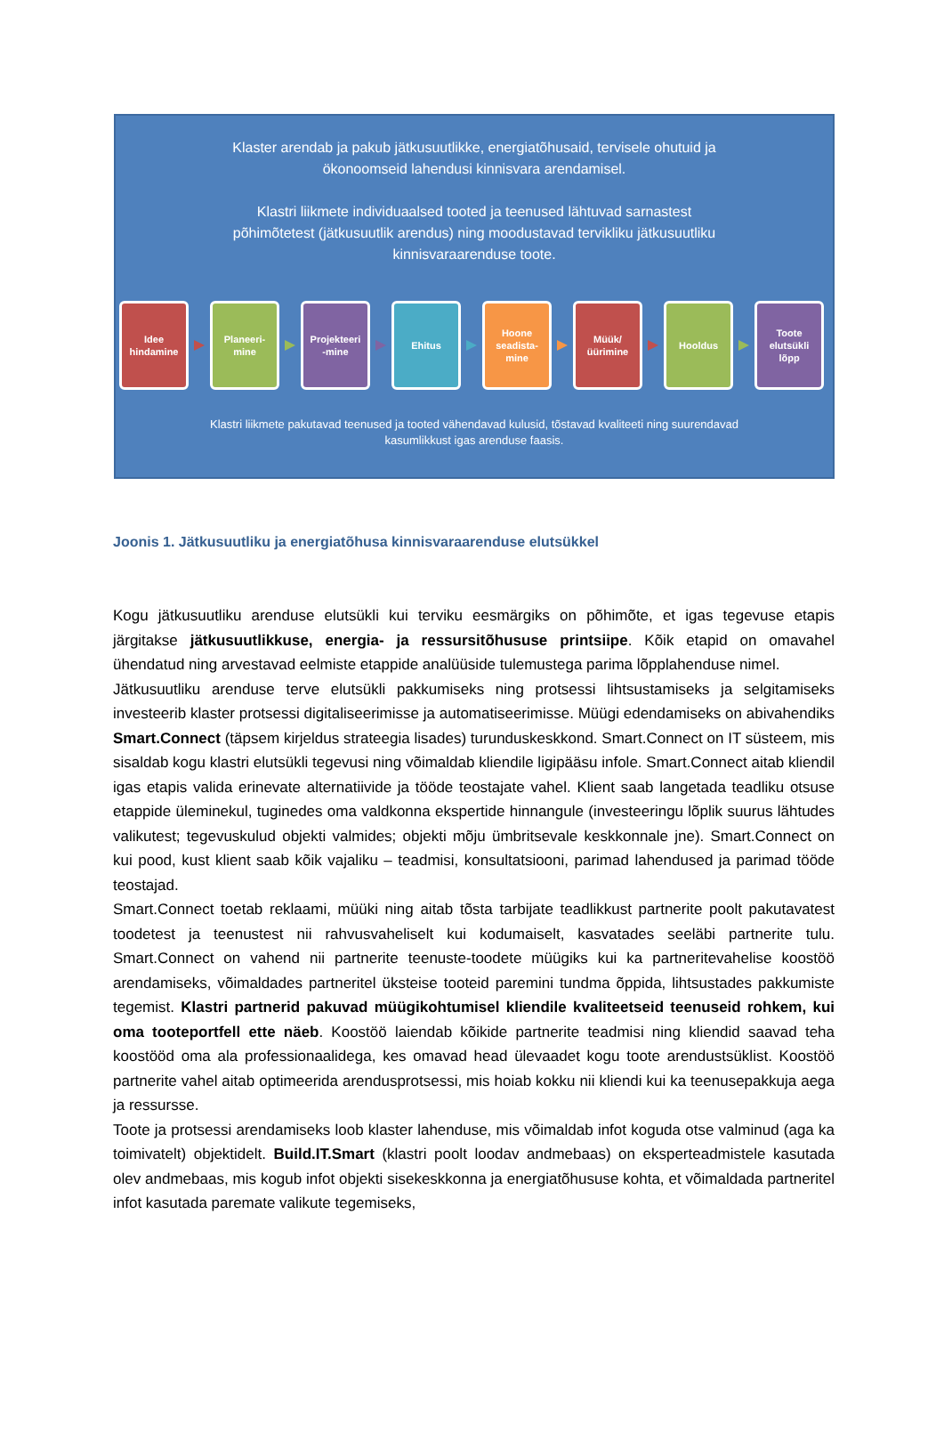Klaster arendab ja pakub jätkusuutlikke, energiatõhusaid, tervisele ohutuid ja
ökonoomseid lahendusi kinnisvara arendamisel.
Klastri liikmete individuaalsed tooted ja teenused lähtuvad sarnastest
põhimõtetest (jätkusuutlik arendus) ning moodustavad tervikliku jätkusuutliku
kinnisvaraarenduse toote.
Idee
hindamine
Planeeri-
mine
Projekteeri
-mine
Ehitus
Hoone
seadista-
mine
Müük/
üürimine
Hooldus
Toote
elutsükli
lõpp
Klastri liikmete pakutavad teenused ja tooted vähendavad kulusid, tõstavad kvaliteeti ning suurendavad
kasumlikkust igas arenduse faasis.
Joonis 1. Jätkusuutliku ja energiatõhusa kinnisvaraarenduse elutsükkel
Kogu jätkusuutliku arenduse elutsükli kui terviku eesmärgiks on põhimõte, et igas tegevuse etapis järgitakse jätkusuutlikkuse, energia- ja ressursitõhususe printsiipe. Kõik etapid on omavahel ühendatud ning arvestavad eelmiste etappide analüüside tulemustega parima lõpplahenduse nimel.
Jätkusuutliku arenduse terve elutsükli pakkumiseks ning protsessi lihtsustamiseks ja selgitamiseks investeerib klaster protsessi digitaliseerimisse ja automatiseerimisse. Müügi edendamiseks on abivahendiks Smart.Connect (täpsem kirjeldus strateegia lisades) turunduskeskkond. Smart.Connect on IT süsteem, mis sisaldab kogu klastri elutsükli tegevusi ning võimaldab kliendile ligipääsu infole. Smart.Connect aitab kliendil igas etapis valida erinevate alternatiivide ja tööde teostajate vahel. Klient saab langetada teadliku otsuse etappide üleminekul, tuginedes oma valdkonna ekspertide hinnangule (investeeringu lõplik suurus lähtudes valikutest; tegevuskulud objekti valmides; objekti mõju ümbritsevale keskkonnale jne). Smart.Connect on kui pood, kust klient saab kõik vajaliku – teadmisi, konsultatsiooni, parimad lahendused ja parimad tööde teostajad.
Smart.Connect toetab reklaami, müüki ning aitab tõsta tarbijate teadlikkust partnerite poolt pakutavatest toodetest ja teenustest nii rahvusvaheliselt kui kodumaiselt, kasvatades seeläbi partnerite tulu. Smart.Connect on vahend nii partnerite teenuste-toodete müügiks kui ka partneritevahelise koostöö arendamiseks, võimaldades partneritel üksteise tooteid paremini tundma õppida, lihtsustades pakkumiste tegemist. Klastri partnerid pakuvad müügikohtumisel kliendile kvaliteetseid teenuseid rohkem, kui oma tooteportfell ette näeb. Koostöö laiendab kõikide partnerite teadmisi ning kliendid saavad teha koostööd oma ala professionaalidega, kes omavad head ülevaadet kogu toote arendustsüklist. Koostöö partnerite vahel aitab optimeerida arendusprotsessi, mis hoiab kokku nii kliendi kui ka teenusepakkuja aega ja ressursse.
Toote ja protsessi arendamiseks loob klaster lahenduse, mis võimaldab infot koguda otse valminud (aga ka toimivatelt) objektidelt. Build.IT.Smart (klastri poolt loodav andmebaas) on eksperteadmistele kasutada olev andmebaas, mis kogub infot objekti sisekeskkonna ja energiatõhususe kohta, et võimaldada partneritel infot kasutada paremate valikute tegemiseks,